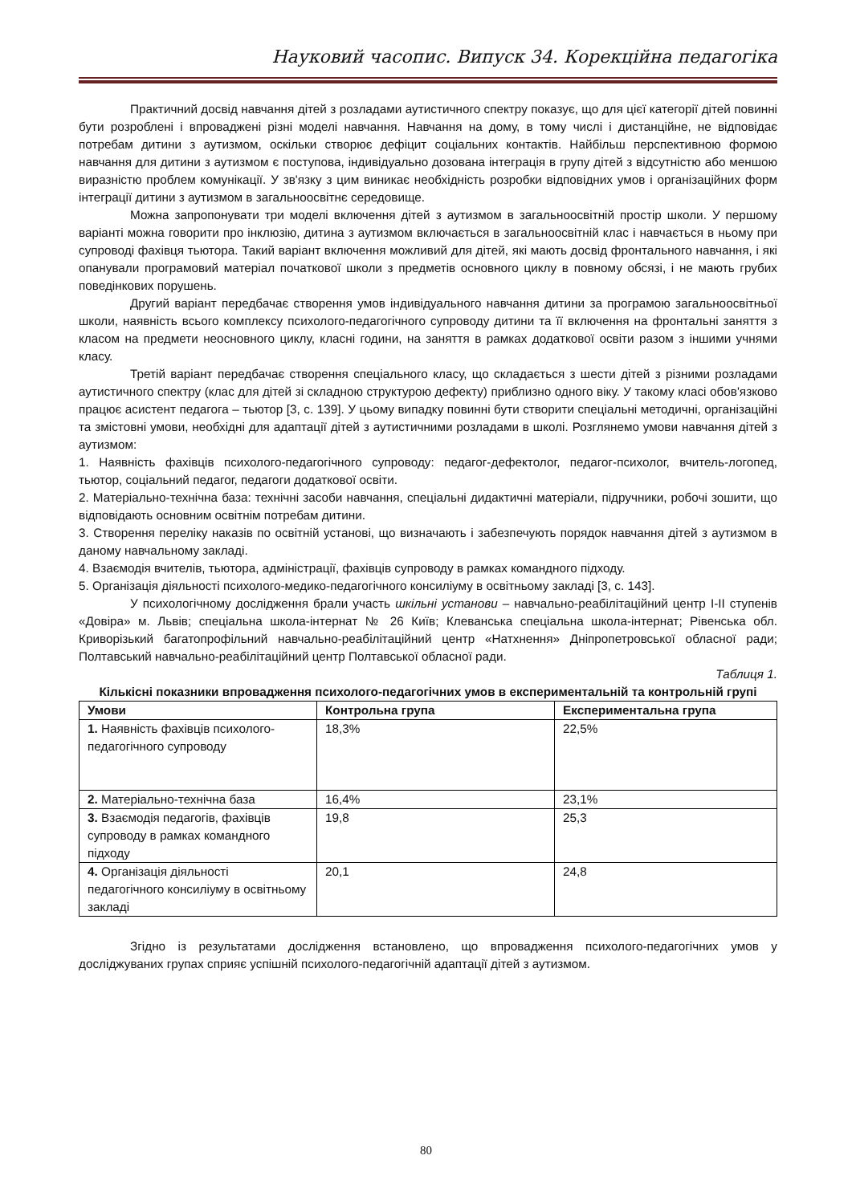Науковий часопис. Випуск 34. Корекційна педагогіка
Практичний досвід навчання дітей з розладами аутистичного спектру показує, що для цієї категорії дітей повинні бути розроблені і впроваджені різні моделі навчання. Навчання на дому, в тому числі і дистанційне, не відповідає потребам дитини з аутизмом, оскільки створює дефіцит соціальних контактів. Найбільш перспективною формою навчання для дитини з аутизмом є поступова, індивідуально дозована інтеграція в групу дітей з відсутністю або меншою виразністю проблем комунікації. У зв'язку з цим виникає необхідність розробки відповідних умов і організаційних форм інтеграції дитини з аутизмом в загальноосвітнє середовище.
Можна запропонувати три моделі включення дітей з аутизмом в загальноосвітній простір школи. У першому варіанті можна говорити про інклюзію, дитина з аутизмом включається в загальноосвітній клас і навчається в ньому при супроводі фахівця тьютора. Такий варіант включення можливий для дітей, які мають досвід фронтального навчання, і які опанували програмовий матеріал початкової школи з предметів основного циклу в повному обсязі, і не мають грубих поведінкових порушень.
Другий варіант передбачає створення умов індивідуального навчання дитини за програмою загальноосвітньої школи, наявність всього комплексу психолого-педагогічного супроводу дитини та її включення на фронтальні заняття з класом на предмети неосновного циклу, класні години, на заняття в рамках додаткової освіти разом з іншими учнями класу.
Третій варіант передбачає створення спеціального класу, що складається з шести дітей з різними розладами аутистичного спектру (клас для дітей зі складною структурою дефекту) приблизно одного віку. У такому класі обов'язково працює асистент педагога – тьютор [3, с. 139]. У цьому випадку повинні бути створити спеціальні методичні, організаційні та змістовні умови, необхідні для адаптації дітей з аутистичними розладами в школі. Розглянемо умови навчання дітей з аутизмом:
1. Наявність фахівців психолого-педагогічного супроводу: педагог-дефектолог, педагог-психолог, вчитель-логопед, тьютор, соціальний педагог, педагоги додаткової освіти.
2. Матеріально-технічна база: технічні засоби навчання, спеціальні дидактичні матеріали, підручники, робочі зошити, що відповідають основним освітнім потребам дитини.
3. Створення переліку наказів по освітній установі, що визначають і забезпечують порядок навчання дітей з аутизмом в даному навчальному закладі.
4. Взаємодія вчителів, тьютора, адміністрації, фахівців супроводу в рамках командного підходу.
5. Організація діяльності психолого-медико-педагогічного консиліуму в освітньому закладі [3, с. 143].
У психологічному дослідження брали участь шкільні установи – навчально-реабілітаційний центр I-II ступенів «Довіра» м. Львів; спеціальна школа-інтернат № 26 Київ; Клеванська спеціальна школа-інтернат; Рівенська обл. Криворізький багатопрофільний навчально-реабілітаційний центр «Натхнення» Дніпропетровської обласної ради; Полтавський навчально-реабілітаційний центр Полтавської обласної ради.
Таблиця 1.
Кількісні показники впровадження психолого-педагогічних умов в експериментальній та контрольній групі
| Умови | Контрольна група | Експериментальна група |
| --- | --- | --- |
| 1. Наявність фахівців психолого-педагогічного супроводу | 18,3% | 22,5% |
| 2. Матеріально-технічна база | 16,4% | 23,1% |
| 3. Взаємодія педагогів, фахівців супроводу в рамках командного підходу | 19,8 | 25,3 |
| 4. Організація діяльності педагогічного консиліуму в освітньому закладі | 20,1 | 24,8 |
Згідно із результатами дослідження встановлено, що впровадження психолого-педагогічних умов у досліджуваних групах сприяє успішній психолого-педагогічній адаптації дітей з аутизмом.
80